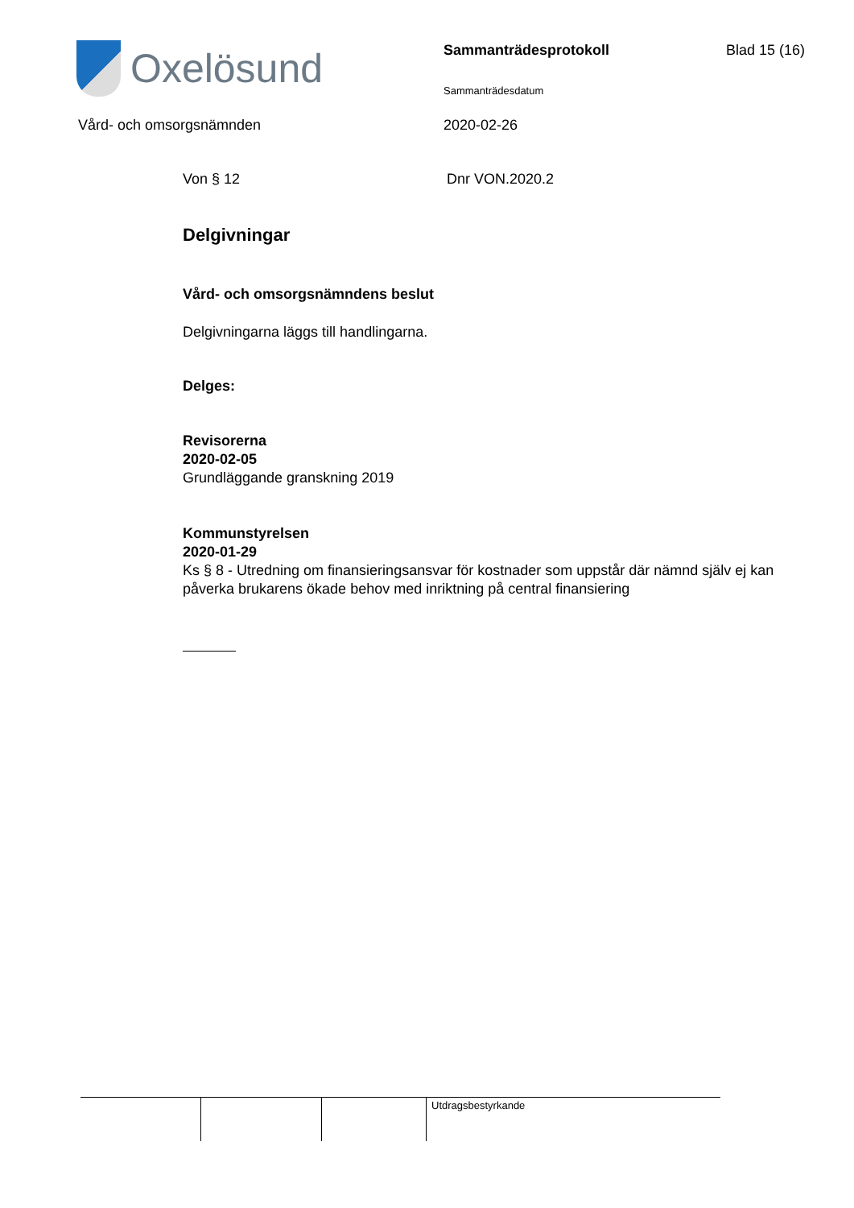Oxelösund Sammanträdesprotokoll Blad 15 (16)
Sammanträdesdatum
Vård- och omsorgsnämnden 2020-02-26
Von § 12 Dnr VON.2020.2
Delgivningar
Vård- och omsorgsnämndens beslut
Delgivningarna läggs till handlingarna.
Delges:
Revisorerna
2020-02-05
Grundläggande granskning 2019
Kommunstyrelsen
2020-01-29
Ks § 8 - Utredning om finansieringsansvar för kostnader som uppstår där nämnd själv ej kan påverka brukarens ökade behov med inriktning på central finansiering
| | | | Utdragsbestyrkande |